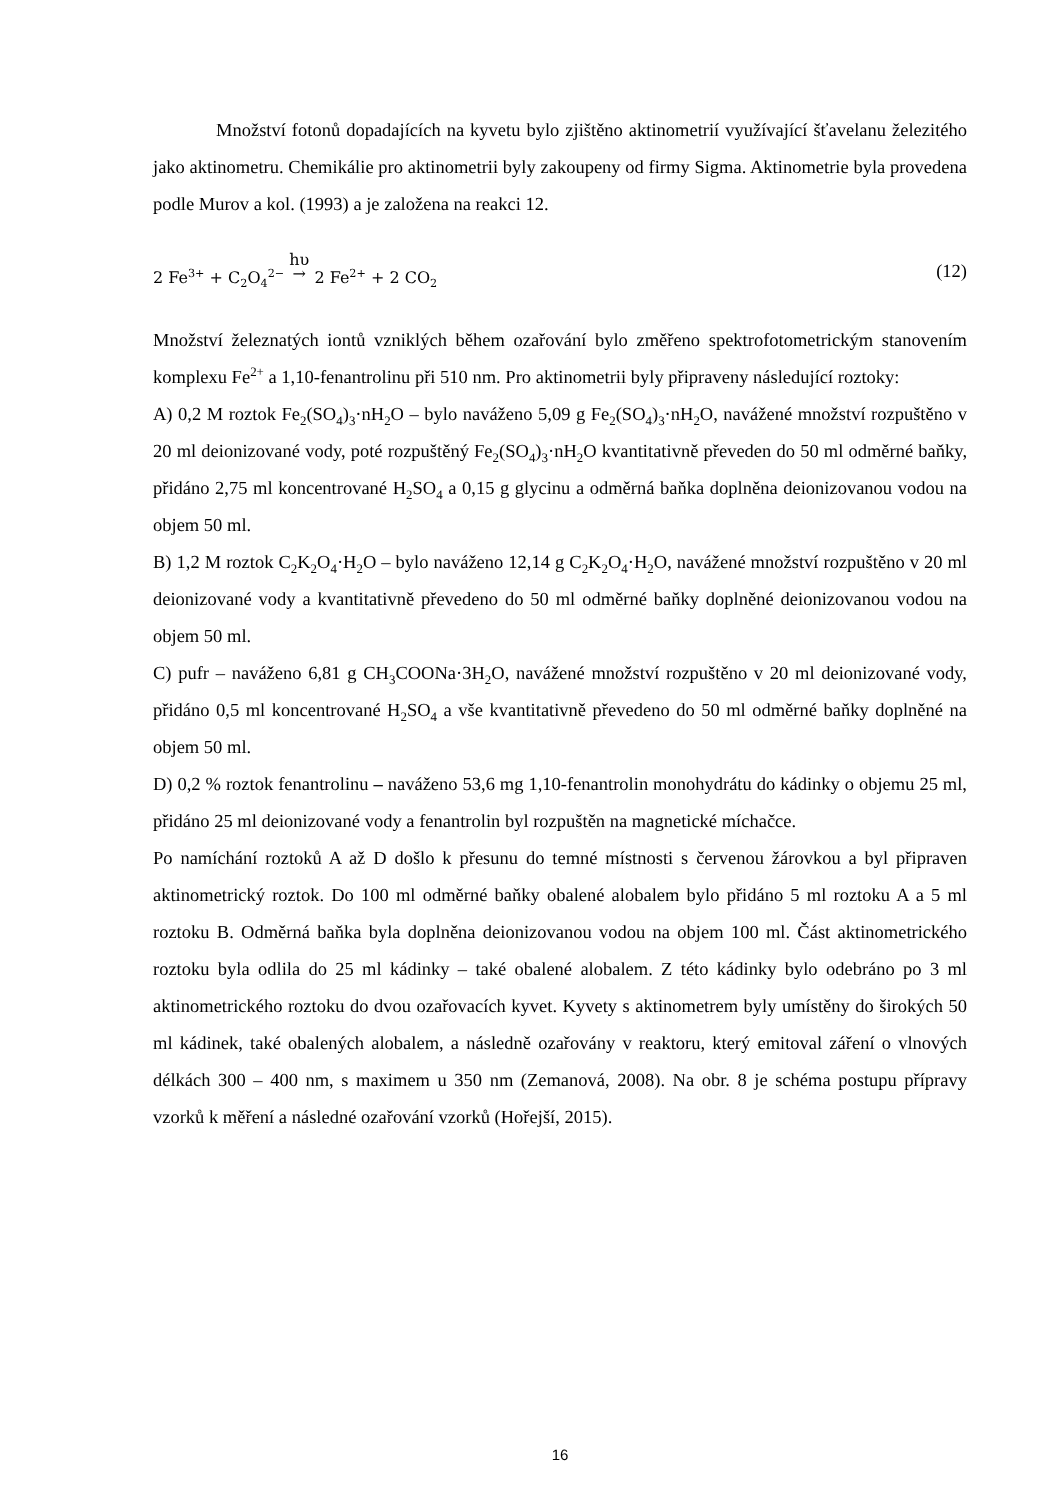Množství fotonů dopadajících na kyvetu bylo zjištěno aktinometrií využívající šťavelanu železitého jako aktinometru. Chemikálie pro aktinometrii byly zakoupeny od firmy Sigma. Aktinometrie byla provedena podle Murov a kol. (1993) a je založena na reakci 12.
2 Fe<sup>3+</sup> + C<sub>2</sub>O<sub>4</sub><sup>2−</sup> hυ
→ 2 Fe<sup>2+</sup> + 2 CO<sub>2</sub> (12)
Množství železnatých iontů vzniklých během ozařování bylo změřeno spektrofotometrickým stanovením komplexu Fe<sup>2+</sup> a 1,10-fenantrolinu při 510 nm. Pro aktinometrii byly připraveny následující roztoky:
A) 0,2 M roztok Fe<sub>2</sub>(SO<sub>4</sub>)<sub>3</sub>·nH<sub>2</sub>O – bylo naváženo 5,09 g Fe<sub>2</sub>(SO<sub>4</sub>)<sub>3</sub>·nH<sub>2</sub>O, navážené množství rozpuštěno v 20 ml deionizované vody, poté rozpuštěný Fe<sub>2</sub>(SO<sub>4</sub>)<sub>3</sub>·nH<sub>2</sub>O kvantitativně převeden do 50 ml odměrné baňky, přidáno 2,75 ml koncentrované H<sub>2</sub>SO<sub>4</sub> a 0,15 g glycinu a odměrná baňka doplněna deionizovanou vodou na objem 50 ml.
B) 1,2 M roztok C<sub>2</sub>K<sub>2</sub>O<sub>4</sub>·H<sub>2</sub>O – bylo naváženo 12,14 g C<sub>2</sub>K<sub>2</sub>O<sub>4</sub>·H<sub>2</sub>O, navážené množství rozpuštěno v 20 ml deionizované vody a kvantitativně převedeno do 50 ml odměrné baňky doplněné deionizovanou vodou na objem 50 ml.
C) pufr – naváženo 6,81 g CH<sub>3</sub>COONa·3H<sub>2</sub>O, navážené množství rozpuštěno v 20 ml deionizované vody, přidáno 0,5 ml koncentrované H<sub>2</sub>SO<sub>4</sub> a vše kvantitativně převedeno do 50 ml odměrné baňky doplněné na objem 50 ml.
D) 0,2 % roztok fenantrolinu – naváženo 53,6 mg 1,10-fenantrolin monohydrátu do kádinky o objemu 25 ml, přidáno 25 ml deionizované vody a fenantrolin byl rozpuštěn na magnetické míchačce.
Po namíchání roztoků A až D došlo k přesunu do temné místnosti s červenou žárovkou a byl připraven aktinometrický roztok. Do 100 ml odměrné baňky obalené alobalem bylo přidáno 5 ml roztoku A a 5 ml roztoku B. Odměrná baňka byla doplněna deionizovanou vodou na objem 100 ml. Část aktinometrického roztoku byla odlila do 25 ml kádinky – také obalené alobalem. Z této kádinky bylo odebráno po 3 ml aktinometrického roztoku do dvou ozařovacích kyvet. Kyvety s aktinometrem byly umístěny do širokých 50 ml kádinek, také obalených alobalem, a následně ozařovány v reaktoru, který emitoval záření o vlnových délkách 300 – 400 nm, s maximem u 350 nm (Zemanová, 2008). Na obr. 8 je schéma postupu přípravy vzorků k měření a následné ozařování vzorků (Hořejší, 2015).
16